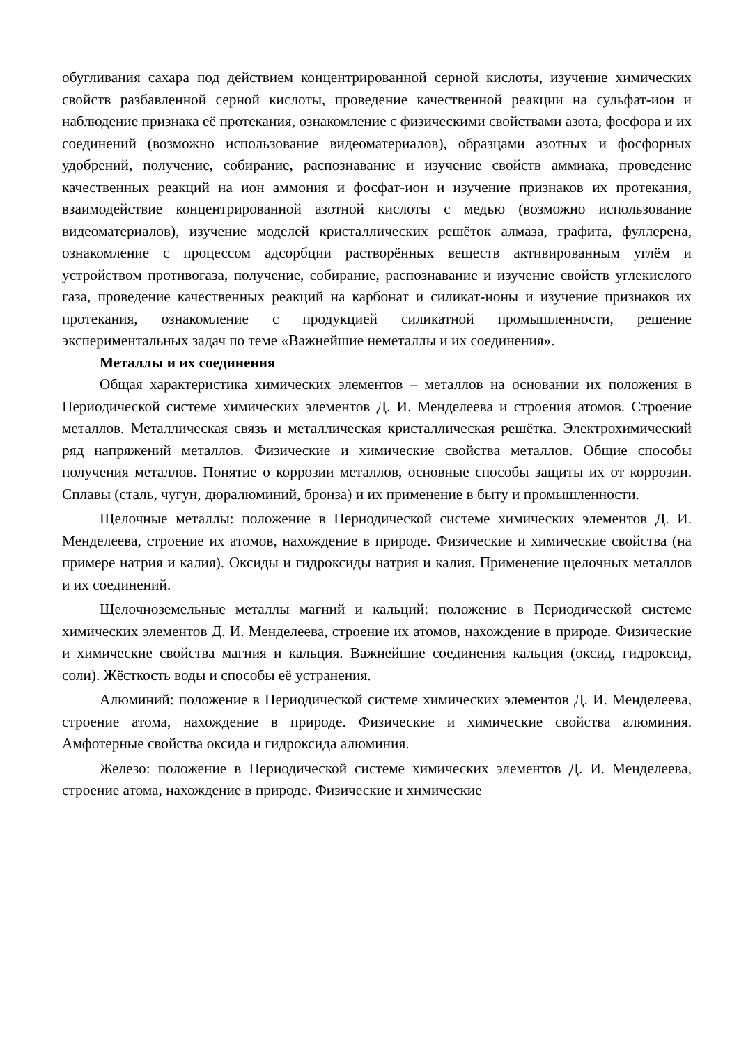обугливания сахара под действием концентрированной серной кислоты, изучение химических свойств разбавленной серной кислоты, проведение качественной реакции на сульфат-ион и наблюдение признака её протекания, ознакомление с физическими свойствами азота, фосфора и их соединений (возможно использование видеоматериалов), образцами азотных и фосфорных удобрений, получение, собирание, распознавание и изучение свойств аммиака, проведение качественных реакций на ион аммония и фосфат-ион и изучение признаков их протекания, взаимодействие концентрированной азотной кислоты с медью (возможно использование видеоматериалов), изучение моделей кристаллических решёток алмаза, графита, фуллерена, ознакомление с процессом адсорбции растворённых веществ активированным углём и устройством противогаза, получение, собирание, распознавание и изучение свойств углекислого газа, проведение качественных реакций на карбонат и силикат-ионы и изучение признаков их протекания, ознакомление с продукцией силикатной промышленности, решение экспериментальных задач по теме «Важнейшие неметаллы и их соединения».
Металлы и их соединения
Общая характеристика химических элементов – металлов на основании их положения в Периодической системе химических элементов Д. И. Менделеева и строения атомов. Строение металлов. Металлическая связь и металлическая кристаллическая решётка. Электрохимический ряд напряжений металлов. Физические и химические свойства металлов. Общие способы получения металлов. Понятие о коррозии металлов, основные способы защиты их от коррозии. Сплавы (сталь, чугун, дюралюминий, бронза) и их применение в быту и промышленности.
Щелочные металлы: положение в Периодической системе химических элементов Д. И. Менделеева, строение их атомов, нахождение в природе. Физические и химические свойства (на примере натрия и калия). Оксиды и гидроксиды натрия и калия. Применение щелочных металлов и их соединений.
Щелочноземельные металлы магний и кальций: положение в Периодической системе химических элементов Д. И. Менделеева, строение их атомов, нахождение в природе. Физические и химические свойства магния и кальция. Важнейшие соединения кальция (оксид, гидроксид, соли). Жёсткость воды и способы её устранения.
Алюминий: положение в Периодической системе химических элементов Д. И. Менделеева, строение атома, нахождение в природе. Физические и химические свойства алюминия. Амфотерные свойства оксида и гидроксида алюминия.
Железо: положение в Периодической системе химических элементов Д. И. Менделеева, строение атома, нахождение в природе. Физические и химические